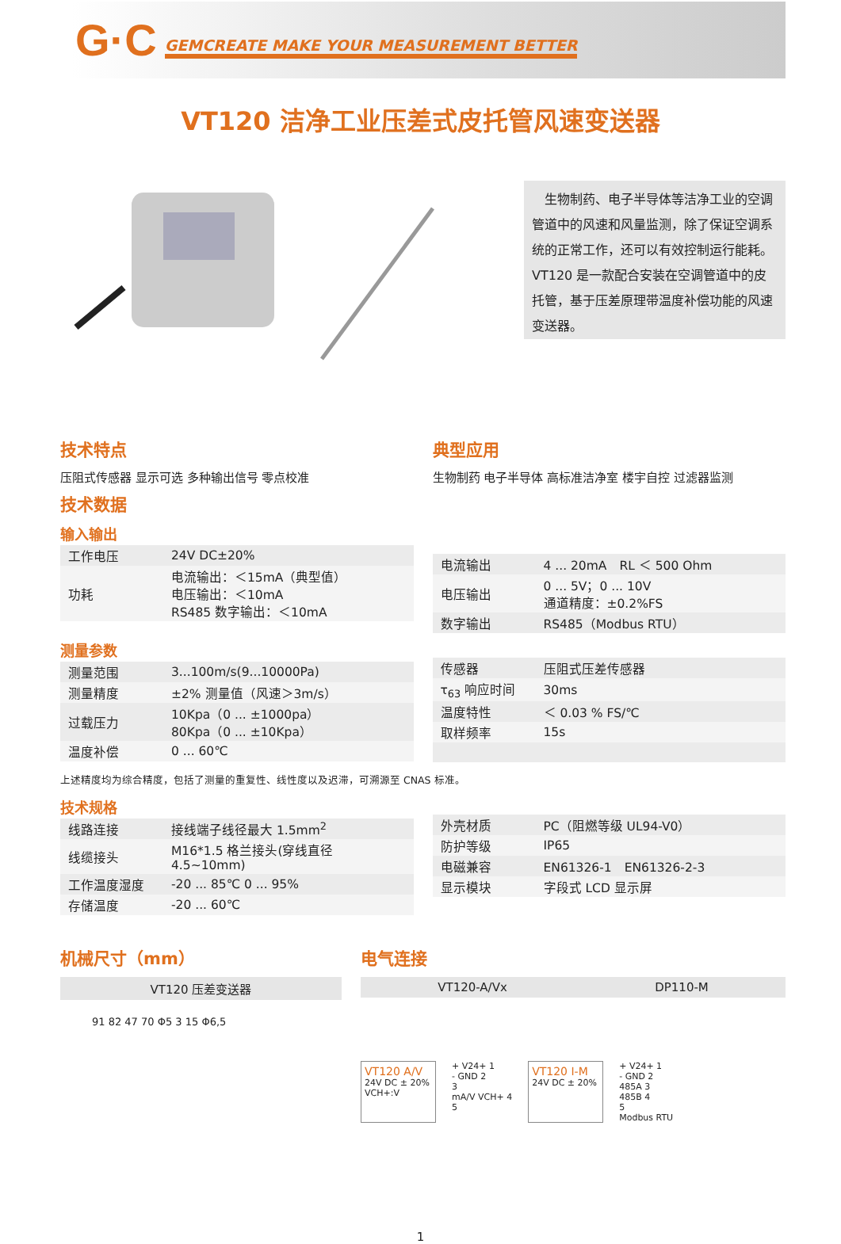G·C GEMCREATE MAKE YOUR MEASUREMENT BETTER
VT120 洁净工业压差式皮托管风速变送器
　生物制药、电子半导体等洁净工业的空调管道中的风速和风量监测，除了保证空调系统的正常工作，还可以有效控制运行能耗。VT120 是一款配合安装在空调管道中的皮托管，基于压差原理带温度补偿功能的风速变送器。
技术特点
压阻式传感器 显示可选 多种输出信号 零点校准
技术数据
输入输出
| 工作电压 | 24V DC±20% |
| 功耗 | 电流输出：＜15mA（典型值） 电压输出：＜10mA RS485 数字输出：＜10mA |
典型应用
生物制药 电子半导体 高标准洁净室 楼宇自控 过滤器监测
| 电流输出 | 4 ... 20mA RL ＜ 500 Ohm |
| 电压输出 | 0 ... 5V；0 ... 10V 通道精度：±0.2%FS |
| 数字输出 | RS485（Modbus RTU） |
测量参数
| 测量范围 | 3...100m/s(9...10000Pa) |
| 测量精度 | ±2% 测量值（风速＞3m/s） |
| 过载压力 | 10Kpa（0 ... ±1000pa） 80Kpa（0 ... ±10Kpa） |
| 温度补偿 | 0 ... 60℃ |
| 传感器 | 压阻式压差传感器 |
| τ<sub>63</sub> 响应时间 | 30ms |
| 温度特性 | ＜ 0.03 % FS/℃ |
| 取样频率 | 15s |
上述精度均为综合精度，包括了测量的重复性、线性度以及迟滞，可溯源至 CNAS 标准。
技术规格
| 线路连接 | 接线端子线径最大 1.5mm<sup>2</sup> |
| 线缆接头 | M16*1.5 格兰接头(穿线直径 4.5~10mm) |
| 工作温度湿度 | -20 ... 85℃ 0 ... 95% |
| 存储温度 | -20 ... 60℃ |
| 外壳材质 | PC（阻燃等级 UL94-V0） |
| 防护等级 | IP65 |
| 电磁兼容 | EN61326-1 EN61326-2-3 |
| 显示模块 | 字段式 LCD 显示屏 |
机械尺寸（mm）
VT120 压差变送器
91 82 47 70 Φ5 3 15 Φ6,5
电气连接
VT120-A/Vx DP110-M
VT120 A/V
24V DC ± 20%
VCH+:V
+ V24+ 1
- GND 2
3
mA/V VCH+ 4
5
VT120 I-M
24V DC ± 20%
+ V24+ 1
- GND 2
485A 3
485B 4
5
Modbus RTU
1